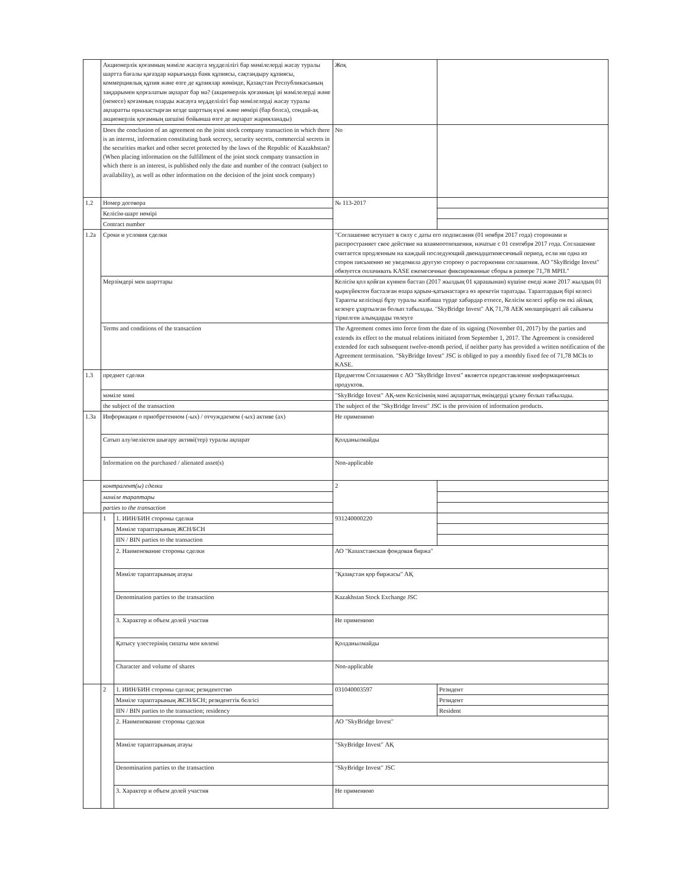| | Акционерлік қоғамның мәміле жасауга мүдделілігі бар мәмілелерді жасау туралы шартта бағалы қағаздар нарығында банк құпиясы, сақтандыру құпиясы, коммерциялық құпия және өзге де құпиялар жөнінде, Қазақстан Республикасының заңдарымен қорғалатын ақпарат бар ма? (акционерлік қоғамның ірі мәмілелерді және (немесе) қоғамның оларды жасауға мүдделілігі бар мәмілелерді жасау туралы ақпаратты орналастырған кезде шарттың күні және нөмірі (бар болса), сондай-ақ акционерлік қоғамның шешімі бойынша өзге де ақпарат жарияланады) | | Жоқ | |
| | Does the conclusion of an agreement on the joint stock company transaction in which there is an interest, information constituting bank secrecy, security secrets, commercial secrets in the securities market and other secret protected by the laws of the Republic of Kazakhstan? (When placing information on the fulfillment of the joint stock company transaction in which there is an interest, is published only the date and number of the contract (subject to availability), as well as other information on the decision of the joint stock company) | | No | |
| 1.2 | Номер договора | | № 113-2017 | |
| | Келісім-шарт нөмірі | | | |
| | Contract number | | | |
| 1.2a | Сроки и условия сделки | | "Соглашение вступает в силу с даты его подписания (01 ноября 2017 года) сторонами и распространяет свое действие на взаимоотношения, начатые с 01 сентября 2017 года. Соглашение считается продленным на каждый последующий двенадцатимесячный период, если ни одна из сторон письменно не уведомила другую сторону о расторжении соглашения. АО "SkyBridge Invest" обязуется оплачивать KASE ежемесячные фиксированные сборы в размере 71,78 МРП." | |
| | Мерзімдері мен шарттары | | Келісім қол қойған күннен бастап (2017 жылдың 01 қарашынан) күшіне енеді және 2017 жылдың 01 қыркүйектен басталған өзара қарым-қатынастарға өз әрекетін таратады. Тараптардың бірі келесі Тарапты келісімді бұзу туралы жазбаша түрде хабардар етпесе, Келісім келесі әрбір он екі айлық кезеңге ұзартылған болып табылады. "SkyBridge Invest" АҚ 71,78 АЕК мөлшеріндегі ай сайынғы тіркелген алымдарды төлеуге | |
| | Terms and conditions of the transaction | | The Agreement comes into force from the date of its signing (November 01, 2017) by the parties and extends its effect to the mutual relations initiated from September 1, 2017. The Agreement is considered extended for each subsequent twelve-month period, if neither party has provided a written notification of the Agreement termination. "SkyBridge Invest" JSC is obliged to pay a monthly fixed fee of 71,78 MCIs to KASE. | |
| 1.3 | предмет сделки | | Предметом Соглашения с АО "SkyBridge Invest" является предоставление информационных продуктов. | |
| | мәміле мәні | | "SkyBridge Invest" АҚ-мен Келісімнің мәні ақпараттық өнімдерді ұсыну болып табылады. | |
| | the subject of the transaction | | The subject of the "SkyBridge Invest" JSC is the provision of information products. | |
| 1.3a | Информация о приобретенном (-ых) / отчуждаемом (-ых) активе (ах) | | Не применимо | |
| | Сатып алу/иеліктен шығару активі(тер) туралы ақпарат | | Қолданылмайды | |
| | Information on the purchased / alienated asset(s) | | Non-applicable | |
| | контрагент(ы) сделки | | 2 | |
| | мәміле тараптары | | | |
| | parties to the transaction | | | |
| | 1 | 1. ИИН/БИН стороны сделки | 931240000220 | |
| | | Мәміле тараптарының ЖСН/БСН | | |
| | | IIN / BIN parties to the transaction | | |
| | | 2. Наименование стороны сделки | АО "Казахстанская фондовая биржа" | |
| | | Мәміле тараптарының атауы | "Қазақстан қор биржасы" АҚ | |
| | | Denomination parties to the transaction | Kazakhstan Stock Exchange JSC | |
| | | 3. Характер и объем долей участия | Не применимо | |
| | | Қатысу үлестерінің сипаты мен көлемі | Қолданылмайды | |
| | | Character and volume of shares | Non-applicable | |
| | 2 | 1. ИИН/БИН стороны сделки; резидентство | 031040003597 | Резидент |
| | | Мәміле тараптарының ЖСН/БСН; резиденттік белгісі | | Резидент |
| | | IIN / BIN parties to the transaction; residency | | Resident |
| | | 2. Наименование стороны сделки | АО "SkyBridge Invest" | |
| | | Мәміле тараптарының атауы | "SkyBridge Invest" АҚ | |
| | | Denomination parties to the transaction | "SkyBridge Invest" JSC | |
| | | 3. Характер и объем долей участия | Не применимо | |